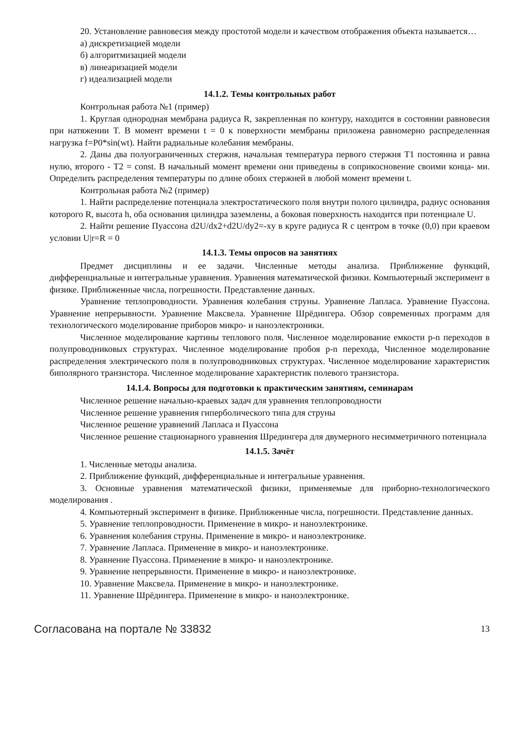20. Установление равновесия между простотой модели и качеством отображения объекта называется…
а) дискретизацией модели
б) алгоритмизацией модели
в) линеаризацией модели
г) идеализацией модели
14.1.2. Темы контрольных работ
Контрольная работа №1 (пример)
1. Круглая однородная мембрана радиуса R, закрепленная по контуру, находится в состоянии равновесия при натяжении T. В момент времени t = 0 к поверхности мембраны приложена равномерно распределенная нагрузка f=P0*sin(wt). Найти радиальные колебания мембраны.
2. Даны два полуограниченных стержня, начальная температура первого стержня T1 постоянна и равна нулю, второго - T2 = const. В начальный момент времени они приведены в соприкосновение своими конца- ми. Определить распределения температуры по длине обоих стержней в любой момент времени t.
Контрольная работа №2 (пример)
1. Найти распределение потенциала электростатического поля внутри полого цилиндра, радиус основания которого R, высота h, оба основания цилиндра заземлены, а боковая поверхность находится при потенциале U.
2. Найти решение Пуассона d2U/dx2+d2U/dy2=-xy в круге радиуса R с центром в точке (0,0) при краевом условии U|r=R = 0
14.1.3. Темы опросов на занятиях
Предмет дисциплины и ее задачи. Численные методы анализа. Приближение функций, дифференциальные и интегральные уравнения. Уравнения математической физики. Компьютерный эксперимент в физике. Приближенные числа, погрешности. Представление данных.
Уравнение теплопроводности. Уравнения колебания струны. Уравнение Лапласа. Уравнение Пуассона. Уравнение непрерывности. Уравнение Максвела. Уравнение Шрёдингера. Обзор современных программ для технологического моделирование приборов микро- и наноэлектроники.
Численное моделирование картины теплового поля. Численное моделирование емкости p-n переходов в полупроводниковых структурах. Численное моделирование пробоя p-n перехода, Численное моделирование распределения электрического поля в полупроводниковых структурах. Численное моделирование характеристик биполярного транзистора. Численное моделирование характеристик полевого транзистора.
14.1.4. Вопросы для подготовки к практическим занятиям, семинарам
Численное решение начально-краевых задач для уравнения теплопроводности
Численное решение уравнения гиперболического типа для струны
Численное решение уравнений Лапласа и Пуассона
Численное решение стационарного уравнения Шредингера для двумерного несимметричного потенциала
14.1.5. Зачёт
1. Численные методы анализа.
2. Приближение функций, дифференциальные и интегральные уравнения.
3. Основные уравнения математической физики, применяемые для приборно-технологического моделирования .
4. Компьютерный эксперимент в физике. Приближенные числа, погрешности. Представление данных.
5. Уравнение теплопроводности. Применение в микро- и наноэлектронике.
6. Уравнения колебания струны. Применение в микро- и наноэлектронике.
7. Уравнение Лапласа. Применение в микро- и наноэлектронике.
8. Уравнение Пуассона. Применение в микро- и наноэлектронике.
9. Уравнение непрерывности. Применение в микро- и наноэлектронике.
10. Уравнение Максвела. Применение в микро- и наноэлектронике.
11. Уравнение Шрёдингера. Применение в микро- и наноэлектронике.
Согласована на портале № 33832 13